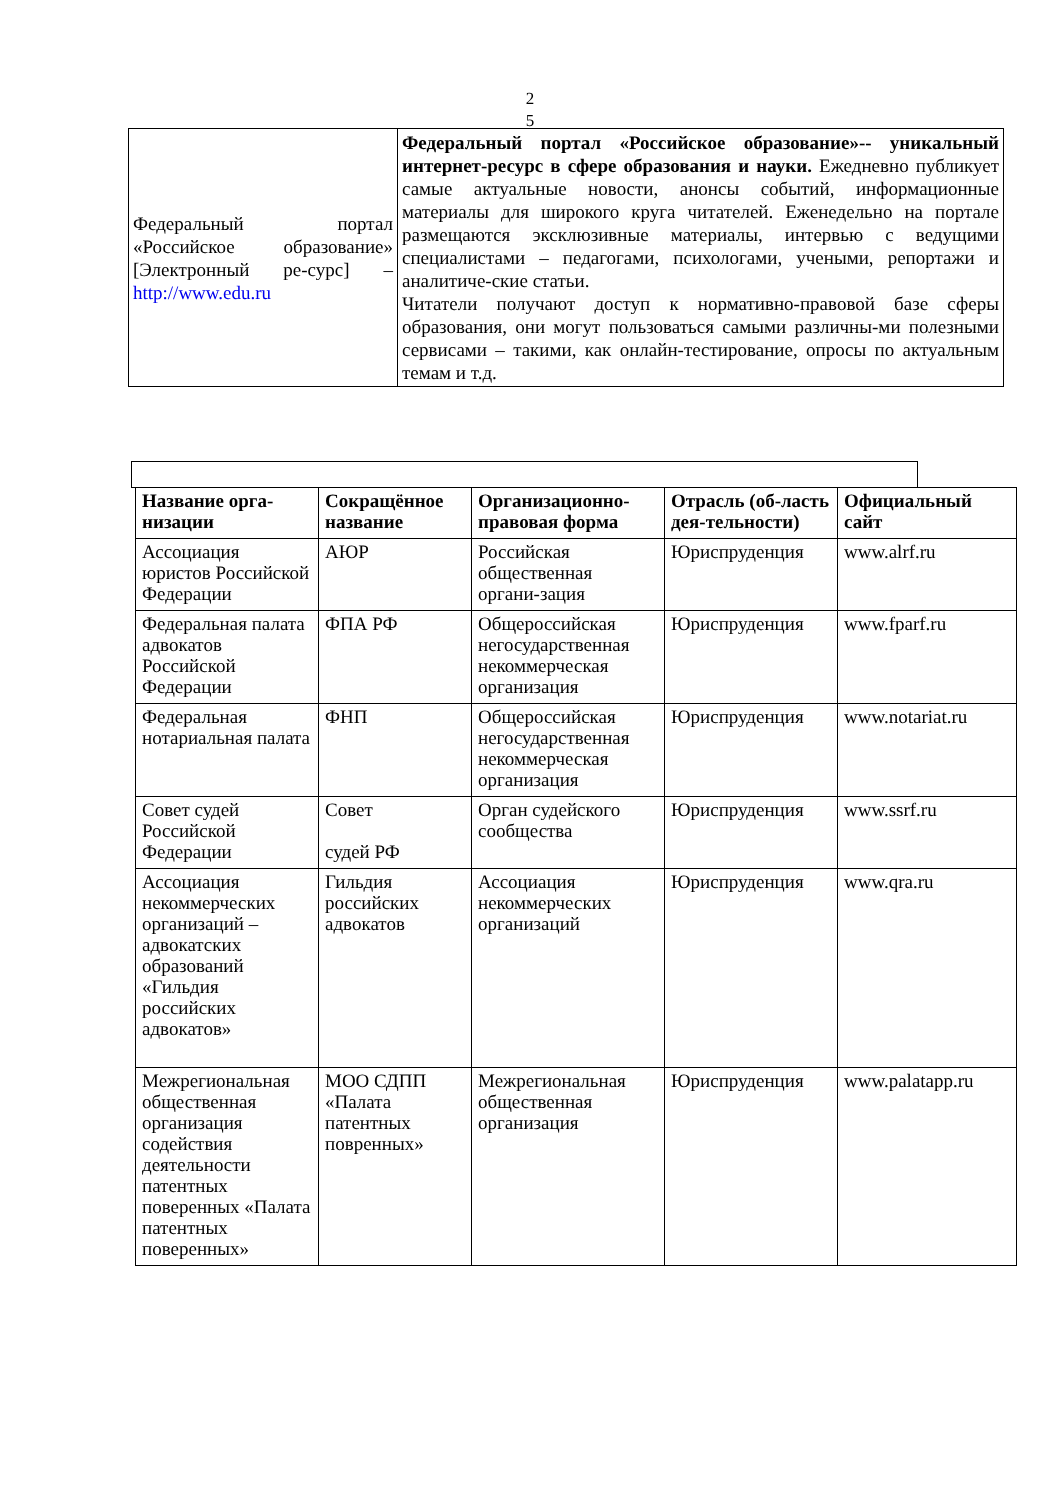2
5
| Федеральный портал «Российское образование» [Электронный ре-сурс] – http://www.edu.ru | Федеральный портал «Российское образование»-- уникальный интернет-ресурс в сфере образования и науки. Ежедневно публикует самые актуальные новости, анонсы событий, информационные материалы для широкого круга читателей. Еженедельно на портале размещаются эксклюзивные материалы, интервью с ведущими специалистами – педагогами, психологами, учеными, репортажи и аналитиче-ские статьи. Читатели получают доступ к нормативно-правовой базе сферы образования, они могут пользоваться самыми различны-ми полезными сервисами – такими, как онлайн-тестирование, опросы по актуальным темам и т.д. |
| Название орга-низации | Сокращённое название | Организационно-правовая форма | Отрасль (об-ласть дея-тельности) | Официальный сайт |
| --- | --- | --- | --- | --- |
| Ассоциация юристов Российской Федерации | АЮР | Российская общественная органи-зация | Юриспруденция | www.alrf.ru |
| Федеральная палата адвокатов Российской Федерации | ФПА РФ | Общероссийская негосударственная некоммерческая организация | Юриспруденция | www.fparf.ru |
| Федеральная нотариальная палата | ФНП | Общероссийская негосударственная некоммерческая организация | Юриспруденция | www.notariat.ru |
| Совет судей Российской Федерации | Совет судей РФ | Орган судейского сообщества | Юриспруденция | www.ssrf.ru |
| Ассоциация некоммерческих организаций – адвокатских образований «Гильдия российских адвокатов» | Гильдия российских адвокатов | Ассоциация некоммерческих организаций | Юриспруденция | www.qra.ru |
| Межрегиональная общественная организация содействия деятельности патентных поверенных «Палата патентных поверенных» | МОО СДПП «Палата патентных повренных» | Межрегиональная общественная организация | Юриспруденция | www.palatapp.ru |